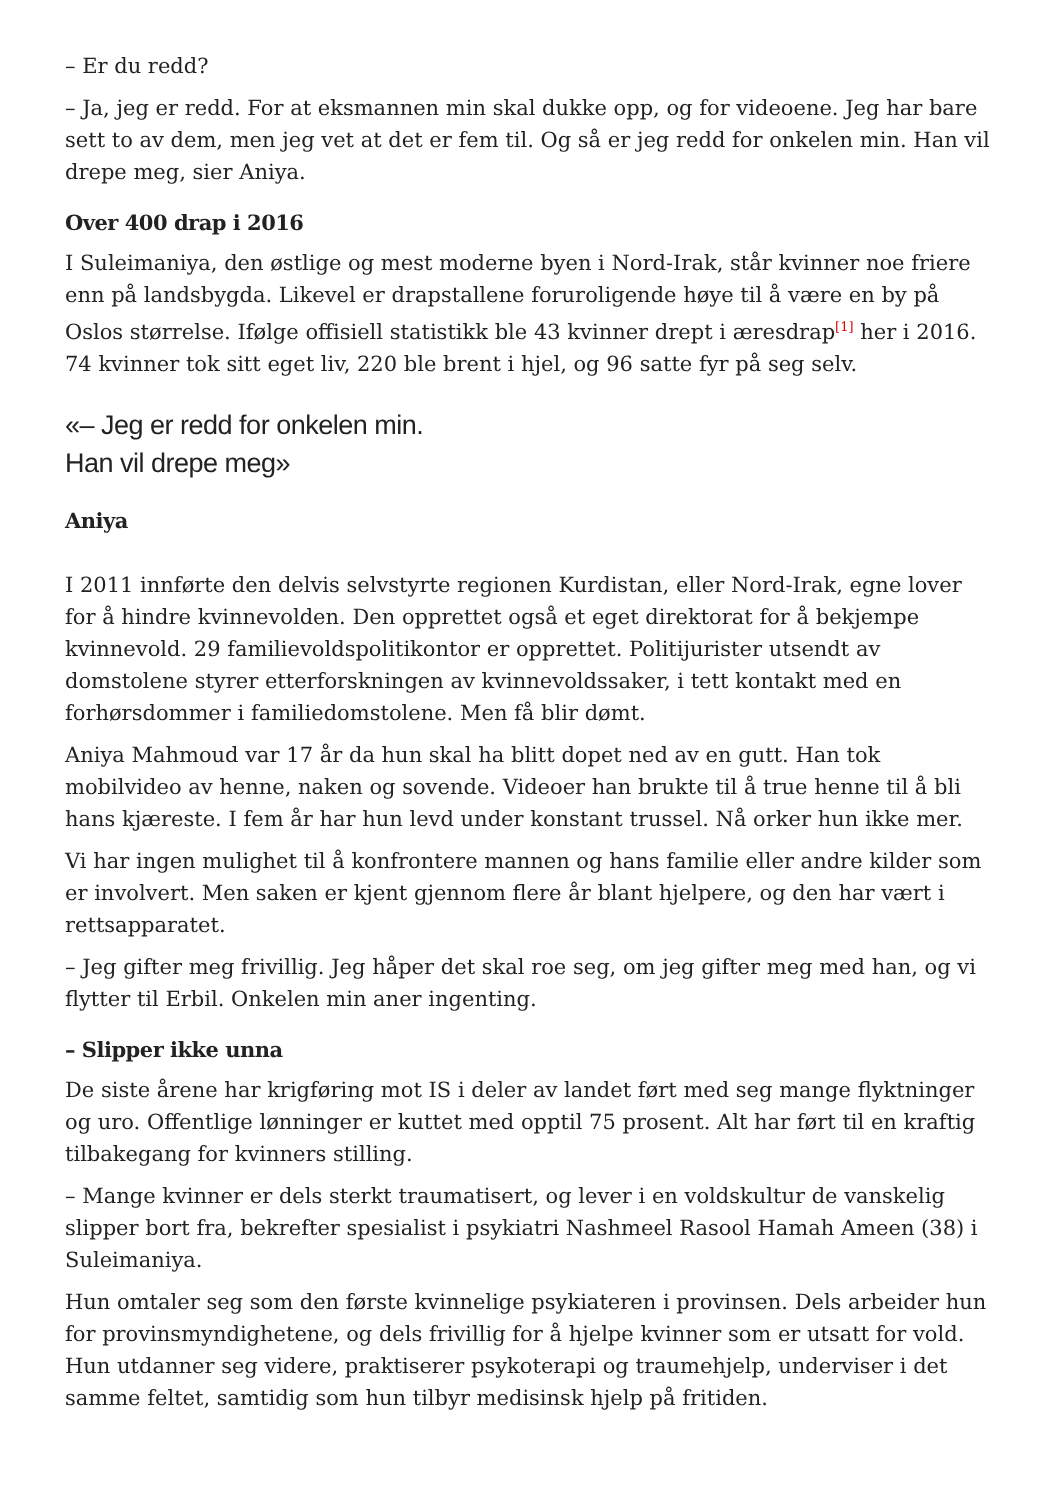– Er du redd?
– Ja, jeg er redd. For at eksmannen min skal dukke opp, og for videoene. Jeg har bare sett to av dem, men jeg vet at det er fem til. Og så er jeg redd for onkelen min. Han vil drepe meg, sier Aniya.
Over 400 drap i 2016
I Suleimaniya, den østlige og mest moderne byen i Nord-Irak, står kvinner noe friere enn på landsbygda. Likevel er drapstallene foruroligende høye til å være en by på Oslos størrelse. Ifølge offisiell statistikk ble 43 kvinner drept i æresdrap<sup>[1]</sup> her i 2016. 74 kvinner tok sitt eget liv, 220 ble brent i hjel, og 96 satte fyr på seg selv.
«– Jeg er redd for onkelen min.
Han vil drepe meg»
Aniya
I 2011 innførte den delvis selvstyrte regionen Kurdistan, eller Nord-Irak, egne lover for å hindre kvinnevolden. Den opprettet også et eget direktorat for å bekjempe kvinnevold. 29 familievoldspolitikontor er opprettet. Politijurister utsendt av domstolene styrer etterforskningen av kvinnevoldssaker, i tett kontakt med en forhørsdommer i familiedomstolene. Men få blir dømt.
Aniya Mahmoud var 17 år da hun skal ha blitt dopet ned av en gutt. Han tok mobilvideo av henne, naken og sovende. Videoer han brukte til å true henne til å bli hans kjæreste. I fem år har hun levd under konstant trussel. Nå orker hun ikke mer.
Vi har ingen mulighet til å konfrontere mannen og hans familie eller andre kilder som er involvert. Men saken er kjent gjennom flere år blant hjelpere, og den har vært i rettsapparatet.
– Jeg gifter meg frivillig. Jeg håper det skal roe seg, om jeg gifter meg med han, og vi flytter til Erbil. Onkelen min aner ingenting.
– Slipper ikke unna
De siste årene har krigføring mot IS i deler av landet ført med seg mange flyktninger og uro. Offentlige lønninger er kuttet med opptil 75 prosent. Alt har ført til en kraftig tilbakegang for kvinners stilling.
– Mange kvinner er dels sterkt traumatisert, og lever i en voldskultur de vanskelig slipper bort fra, bekrefter spesialist i psykiatri Nashmeel Rasool Hamah Ameen (38) i Suleimaniya.
Hun omtaler seg som den første kvinnelige psykiateren i provinsen. Dels arbeider hun for provinsmyndighetene, og dels frivillig for å hjelpe kvinner som er utsatt for vold. Hun utdanner seg videre, praktiserer psykoterapi og traumehjelp, underviser i det samme feltet, samtidig som hun tilbyr medisinsk hjelp på fritiden.